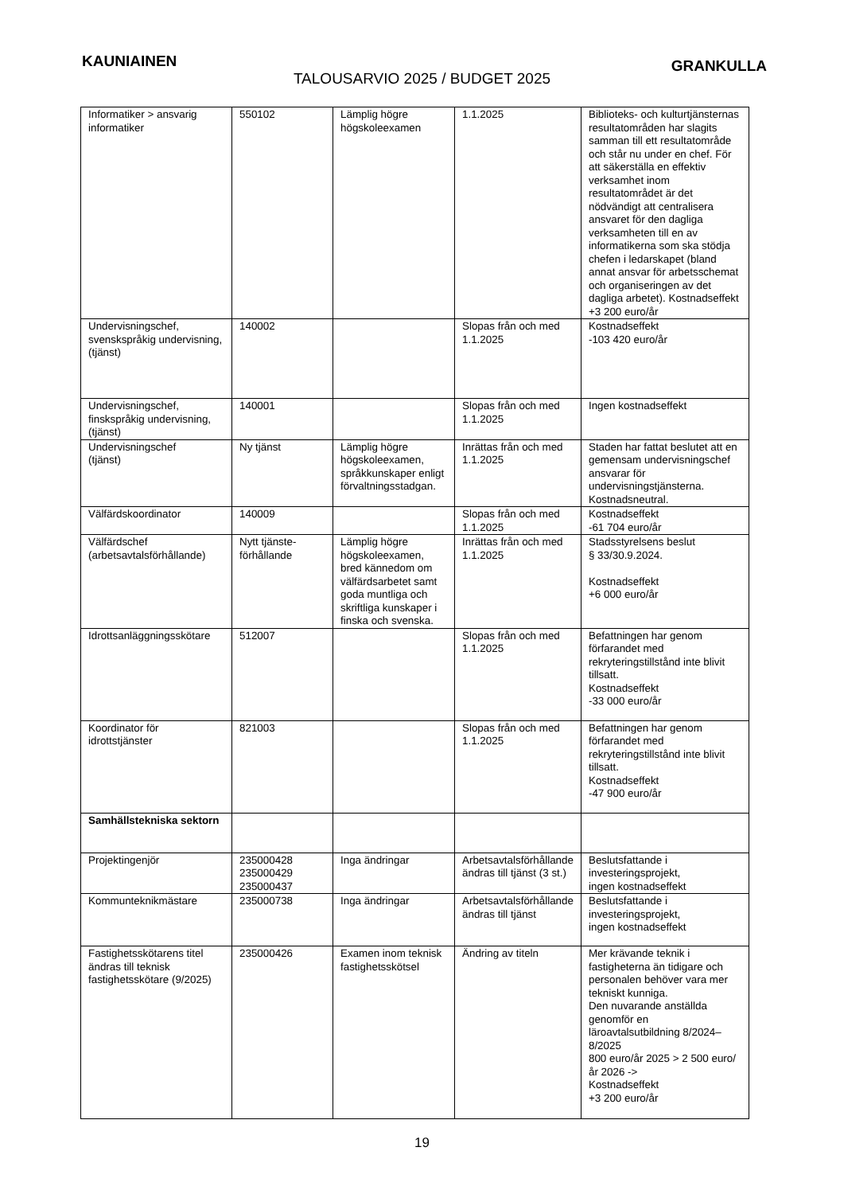KAUNIAINEN GRANKULLA
TALOUSARVIO 2025 / BUDGET 2025
| Informatiker > ansvarig informatiker | 550102 | Lämplig högre högskoleexamen | 1.1.2025 | Biblioteks- och kulturtjänsternas resultatområden har slagits samman till ett resultatområde och står nu under en chef. För att säkerställa en effektiv verksamhet inom resultatområdet är det nödvändigt att centralisera ansvaret för den dagliga verksamheten till en av informatikerna som ska stödja chefen i ledarskapet (bland annat ansvar för arbetsschemat och organiseringen av det dagliga arbetet). Kostnadseffekt +3 200 euro/år |
| Undervisningschef, svenskspråkig undervisning, (tjänst) | 140002 | | Slopas från och med 1.1.2025 | Kostnadseffekt -103 420 euro/år |
| Undervisningschef, finskspråkig undervisning, (tjänst) | 140001 | | Slopas från och med 1.1.2025 | Ingen kostnadseffekt |
| Undervisningschef (tjänst) | Ny tjänst | Lämplig högre högskoleexamen, språkkunskaper enligt förvaltningsstadgan. | Inrättas från och med 1.1.2025 | Staden har fattat beslutet att en gemensam undervisningschef ansvarar för undervisningstjänsterna. Kostnadsneutral. |
| Välfärdskoordinator | 140009 | | Slopas från och med 1.1.2025 | Kostnadseffekt -61 704 euro/år |
| Välfärdschef (arbetsavtalsförhållande) | Nytt tjänste-förhållande | Lämplig högre högskoleexamen, bred kännedom om välfärdsarbetet samt goda muntliga och skriftliga kunskaper i finska och svenska. | Inrättas från och med 1.1.2025 | Stadsstyrelsens beslut § 33/30.9.2024. Kostnadseffekt +6 000 euro/år |
| Idrottsanläggningsskötare | 512007 | | Slopas från och med 1.1.2025 | Befattningen har genom förfarandet med rekryteringstillstånd inte blivit tillsatt. Kostnadseffekt -33 000 euro/år |
| Koordinator för idrottstjänster | 821003 | | Slopas från och med 1.1.2025 | Befattningen har genom förfarandet med rekryteringstillstånd inte blivit tillsatt. Kostnadseffekt -47 900 euro/år |
| Samhällstekniska sektorn | | | | |
| Projektingenjör | 235000428 235000429 235000437 | Inga ändringar | Arbetsavtalsförhållande ändras till tjänst (3 st.) | Beslutsfattande i investeringsprojekt, ingen kostnadseffekt |
| Kommunteknikmästare | 235000738 | Inga ändringar | Arbetsavtalsförhållande ändras till tjänst | Beslutsfattande i investeringsprojekt, ingen kostnadseffekt |
| Fastighetsskötarens titel ändras till teknisk fastighetsskötare (9/2025) | 235000426 | Examen inom teknisk fastighetsskötsel | Ändring av titeln | Mer krävande teknik i fastigheterna än tidigare och personalen behöver vara mer tekniskt kunniga. Den nuvarande anställda genomför en läroavtalsutbildning 8/2024–8/2025 800 euro/år 2025 > 2 500 euro/år 2026 -> Kostnadseffekt +3 200 euro/år |
19